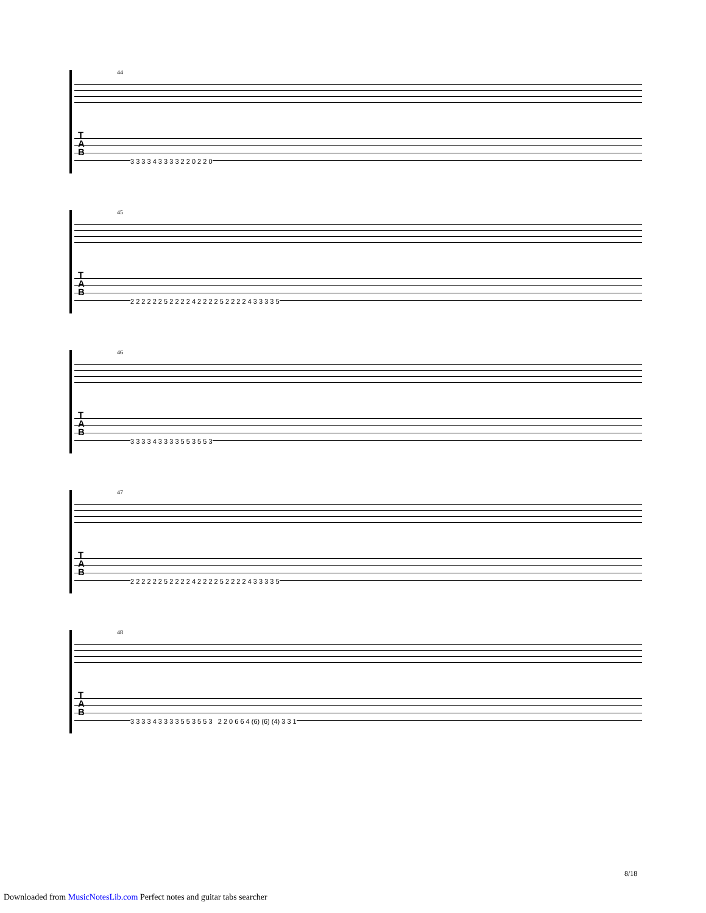44
T
A
B
3 3 3 3 4 3 3 3 3 2 2 0 2 2 0
45
T
A
B
2 2 2 2 2 2 5 2 2 2 2 4 2 2 2 2 5 2 2 2 2 4 3 3 3 3 5
46
T
A
B
3 3 3 3 4 3 3 3 3 5 5 3 5 5 3
47
T
A
B
2 2 2 2 2 2 5 2 2 2 2 4 2 2 2 2 5 2 2 2 2 4 3 3 3 3 5
48
T
A
B
3 3 3 3 4 3 3 3 3 5 5 3 5 5 3 2 2 0 6 6 4 (6) (6) (4) 3 3 1
8/18
Downloaded from MusicNotesLib.com Perfect notes and guitar tabs searcher